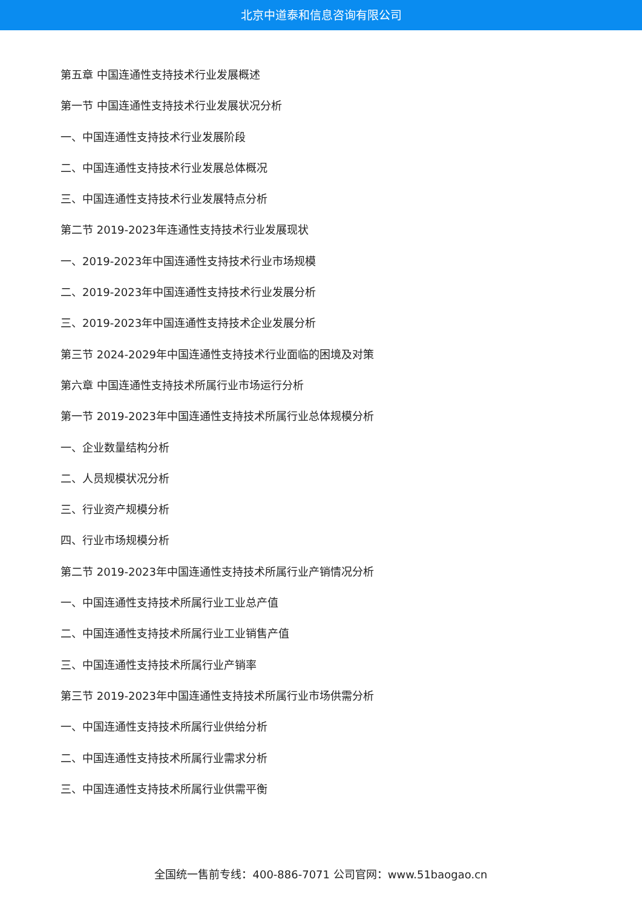北京中道泰和信息咨询有限公司
第五章 中国连通性支持技术行业发展概述
第一节 中国连通性支持技术行业发展状况分析
一、中国连通性支持技术行业发展阶段
二、中国连通性支持技术行业发展总体概况
三、中国连通性支持技术行业发展特点分析
第二节 2019-2023年连通性支持技术行业发展现状
一、2019-2023年中国连通性支持技术行业市场规模
二、2019-2023年中国连通性支持技术行业发展分析
三、2019-2023年中国连通性支持技术企业发展分析
第三节 2024-2029年中国连通性支持技术行业面临的困境及对策
第六章 中国连通性支持技术所属行业市场运行分析
第一节 2019-2023年中国连通性支持技术所属行业总体规模分析
一、企业数量结构分析
二、人员规模状况分析
三、行业资产规模分析
四、行业市场规模分析
第二节 2019-2023年中国连通性支持技术所属行业产销情况分析
一、中国连通性支持技术所属行业工业总产值
二、中国连通性支持技术所属行业工业销售产值
三、中国连通性支持技术所属行业产销率
第三节 2019-2023年中国连通性支持技术所属行业市场供需分析
一、中国连通性支持技术所属行业供给分析
二、中国连通性支持技术所属行业需求分析
三、中国连通性支持技术所属行业供需平衡
全国统一售前专线：400-886-7071 公司官网：www.51baogao.cn